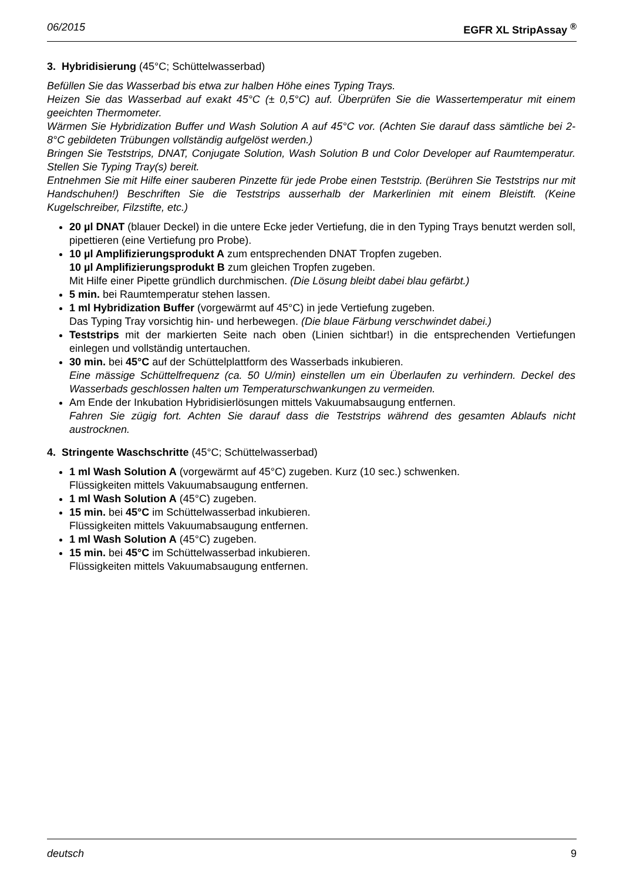06/2015 EGFR XL StripAssay <sup>®</sup>
3. Hybridisierung (45°C; Schüttelwasserbad)
Befüllen Sie das Wasserbad bis etwa zur halben Höhe eines Typing Trays.
Heizen Sie das Wasserbad auf exakt 45°C (± 0,5°C) auf. Überprüfen Sie die Wassertemperatur mit einem geeichten Thermometer.
Wärmen Sie Hybridization Buffer und Wash Solution A auf 45°C vor. (Achten Sie darauf dass sämtliche bei 2-8°C gebildeten Trübungen vollständig aufgelöst werden.)
Bringen Sie Teststrips, DNAT, Conjugate Solution, Wash Solution B und Color Developer auf Raumtemperatur. Stellen Sie Typing Tray(s) bereit.
Entnehmen Sie mit Hilfe einer sauberen Pinzette für jede Probe einen Teststrip. (Berühren Sie Teststrips nur mit Handschuhen!) Beschriften Sie die Teststrips ausserhalb der Markerlinien mit einem Bleistift. (Keine Kugelschreiber, Filzstifte, etc.)
20 µl DNAT (blauer Deckel) in die untere Ecke jeder Vertiefung, die in den Typing Trays benutzt werden soll, pipettieren (eine Vertiefung pro Probe).
10 µl Amplifizierungsprodukt A zum entsprechenden DNAT Tropfen zugeben.
10 µl Amplifizierungsprodukt B zum gleichen Tropfen zugeben.
Mit Hilfe einer Pipette gründlich durchmischen. (Die Lösung bleibt dabei blau gefärbt.)
5 min. bei Raumtemperatur stehen lassen.
1 ml Hybridization Buffer (vorgewärmt auf 45°C) in jede Vertiefung zugeben.
Das Typing Tray vorsichtig hin- und herbewegen. (Die blaue Färbung verschwindet dabei.)
Teststrips mit der markierten Seite nach oben (Linien sichtbar!) in die entsprechenden Vertiefungen einlegen und vollständig untertauchen.
30 min. bei 45°C auf der Schüttelplattform des Wasserbads inkubieren.
Eine mässige Schüttelfrequenz (ca. 50 U/min) einstellen um ein Überlaufen zu verhindern. Deckel des Wasserbads geschlossen halten um Temperaturschwankungen zu vermeiden.
Am Ende der Inkubation Hybridisierlösungen mittels Vakuumabsaugung entfernen.
Fahren Sie zügig fort. Achten Sie darauf dass die Teststrips während des gesamten Ablaufs nicht austrocknen.
4. Stringente Waschschritte (45°C; Schüttelwasserbad)
1 ml Wash Solution A (vorgewärmt auf 45°C) zugeben. Kurz (10 sec.) schwenken.
Flüssigkeiten mittels Vakuumabsaugung entfernen.
1 ml Wash Solution A (45°C) zugeben.
15 min. bei 45°C im Schüttelwasserbad inkubieren.
Flüssigkeiten mittels Vakuumabsaugung entfernen.
1 ml Wash Solution A (45°C) zugeben.
15 min. bei 45°C im Schüttelwasserbad inkubieren.
Flüssigkeiten mittels Vakuumabsaugung entfernen.
deutsch 9